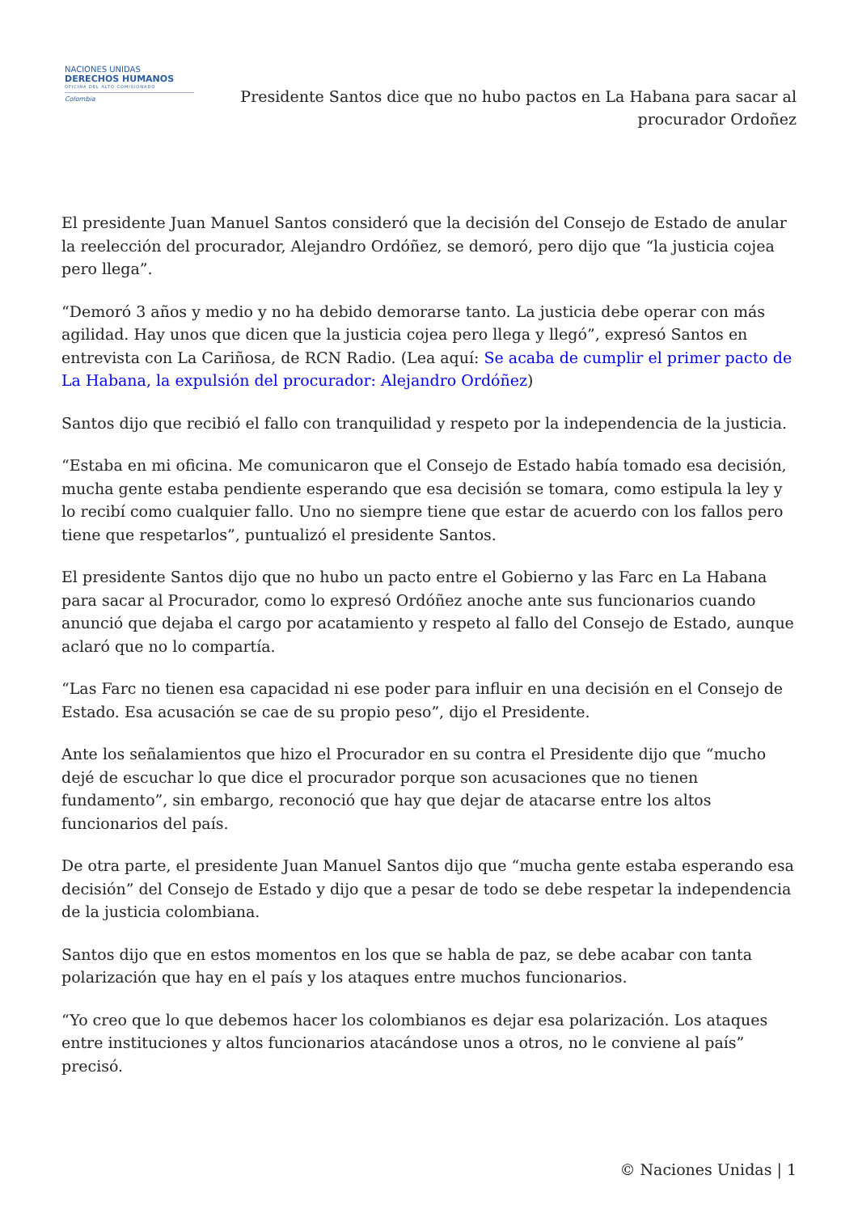NACIONES UNIDAS
DERECHOS HUMANOS
OFICINA DEL ALTO COMISIONADO
Colombia
Presidente Santos dice que no hubo pactos en La Habana para sacar al procurador Ordoñez
El presidente Juan Manuel Santos consideró que la decisión del Consejo de Estado de anular la reelección del procurador, Alejandro Ordóñez, se demoró, pero dijo que “la justicia cojea pero llega”.
“Demoró 3 años y medio y no ha debido demorarse tanto. La justicia debe operar con más agilidad. Hay unos que dicen que la justicia cojea pero llega y llegó”, expresó Santos en entrevista con La Cariñosa, de RCN Radio. (Lea aquí: Se acaba de cumplir el primer pacto de La Habana, la expulsión del procurador: Alejandro Ordóñez)
Santos dijo que recibió el fallo con tranquilidad y respeto por la independencia de la justicia.
“Estaba en mi oficina. Me comunicaron que el Consejo de Estado había tomado esa decisión, mucha gente estaba pendiente esperando que esa decisión se tomara, como estipula la ley y lo recibí como cualquier fallo. Uno no siempre tiene que estar de acuerdo con los fallos pero tiene que respetarlos”, puntualizó el presidente Santos.
El presidente Santos dijo que no hubo un pacto entre el Gobierno y las Farc en La Habana para sacar al Procurador, como lo expresó Ordóñez anoche ante sus funcionarios cuando anunció que dejaba el cargo por acatamiento y respeto al fallo del Consejo de Estado, aunque aclaró que no lo compartía.
“Las Farc no tienen esa capacidad ni ese poder para influir en una decisión en el Consejo de Estado. Esa acusación se cae de su propio peso”, dijo el Presidente.
Ante los señalamientos que hizo el Procurador en su contra el Presidente dijo que “mucho dejé de escuchar lo que dice el procurador porque son acusaciones que no tienen fundamento”, sin embargo, reconoció que hay que dejar de atacarse entre los altos funcionarios del país.
De otra parte, el presidente Juan Manuel Santos dijo que “mucha gente estaba esperando esa decisión” del Consejo de Estado y dijo que a pesar de todo se debe respetar la independencia de la justicia colombiana.
Santos dijo que en estos momentos en los que se habla de paz, se debe acabar con tanta polarización que hay en el país y los ataques entre muchos funcionarios.
“Yo creo que lo que debemos hacer los colombianos es dejar esa polarización. Los ataques entre instituciones y altos funcionarios atacándose unos a otros, no le conviene al país” precisó.
© Naciones Unidas | 1